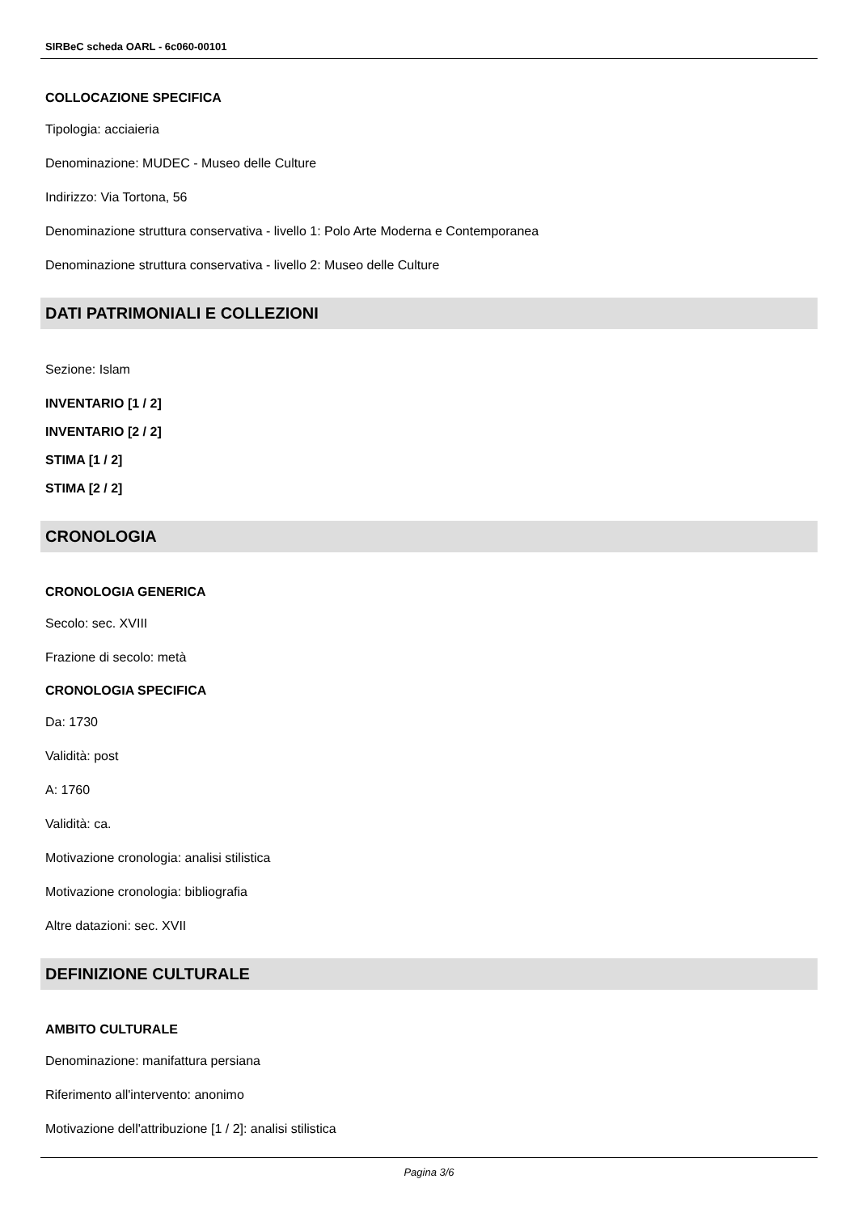SIRBeC scheda OARL - 6c060-00101
COLLOCAZIONE SPECIFICA
Tipologia: acciaieria
Denominazione: MUDEC - Museo delle Culture
Indirizzo: Via Tortona, 56
Denominazione struttura conservativa - livello 1: Polo Arte Moderna e Contemporanea
Denominazione struttura conservativa - livello 2: Museo delle Culture
DATI PATRIMONIALI E COLLEZIONI
Sezione: Islam
INVENTARIO [1 / 2]
INVENTARIO [2 / 2]
STIMA [1 / 2]
STIMA [2 / 2]
CRONOLOGIA
CRONOLOGIA GENERICA
Secolo: sec. XVIII
Frazione di secolo: metà
CRONOLOGIA SPECIFICA
Da: 1730
Validità: post
A: 1760
Validità: ca.
Motivazione cronologia: analisi stilistica
Motivazione cronologia: bibliografia
Altre datazioni: sec. XVII
DEFINIZIONE CULTURALE
AMBITO CULTURALE
Denominazione: manifattura persiana
Riferimento all'intervento: anonimo
Motivazione dell'attribuzione [1 / 2]: analisi stilistica
Pagina 3/6